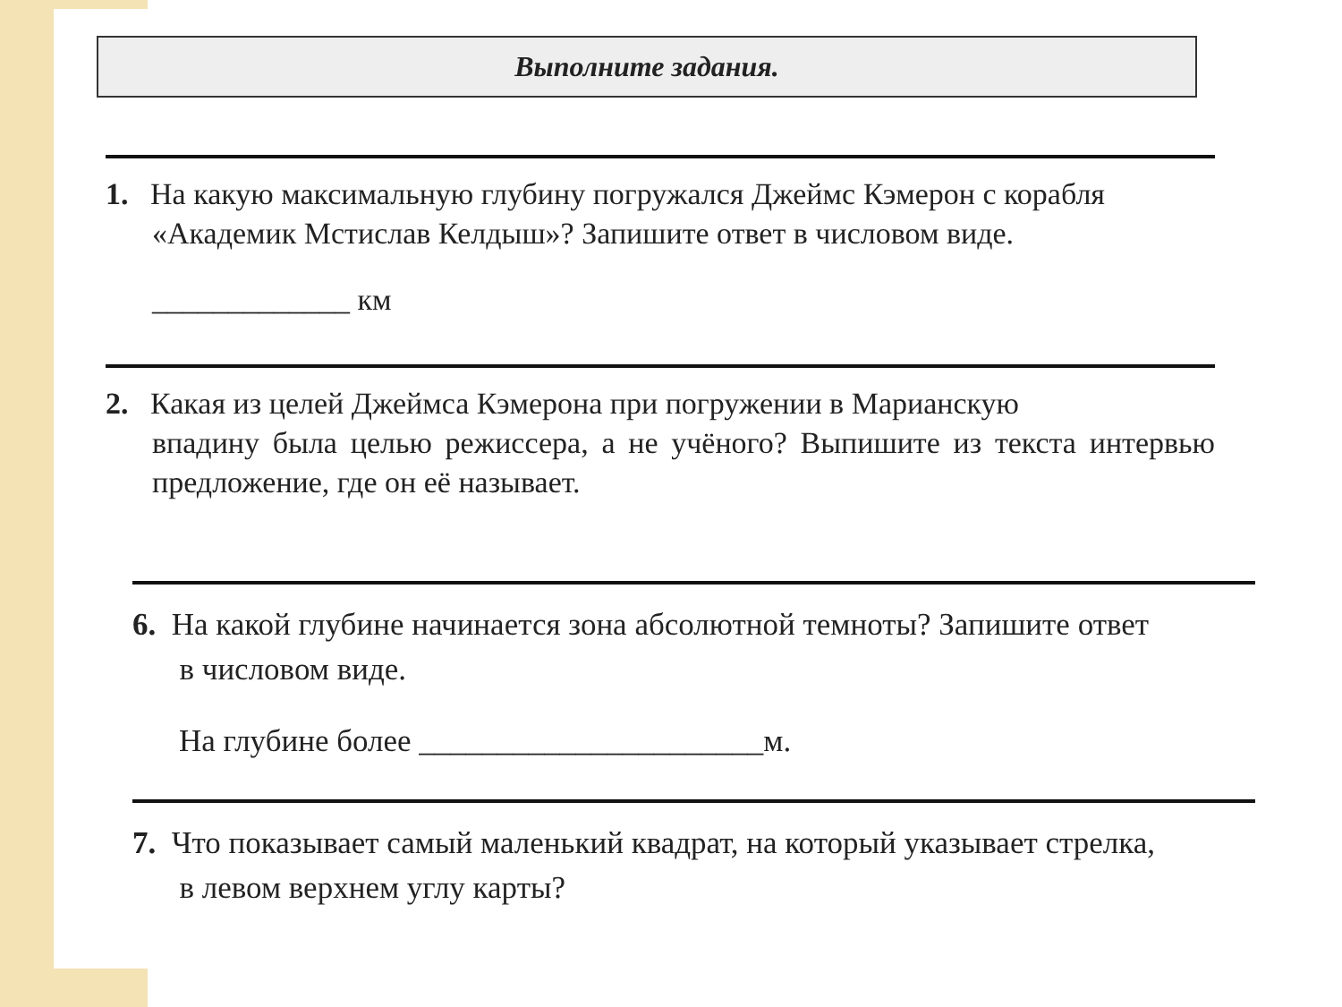Выполните задания.
1. На какую максимальную глубину погружался Джеймс Кэмерон с корабля
«Академик Мстислав Келдыш»? Запишите ответ в числовом виде.
_____________ км
2. Какая из целей Джеймса Кэмерона при погружении в Марианскую
впадину была целью режиссера, а не учёного? Выпишите из текста интервью предложение, где он её называет.
6. На какой глубине начинается зона абсолютной темноты? Запишите ответ
в числовом виде.
На глубине более ______________________м.
7. Что показывает самый маленький квадрат, на который указывает стрелка,
в левом верхнем углу карты?